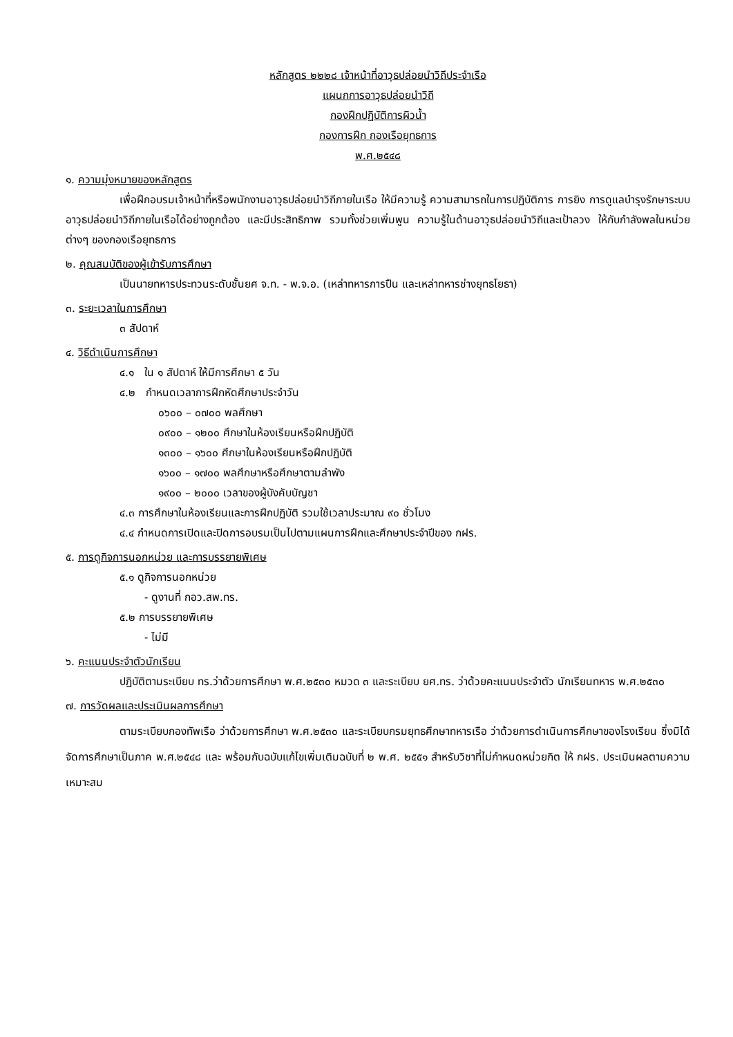หลักสูตร ๒๒๒๘ เจ้าหน้าที่อาวุธปล่อยนำวิถีประจำเรือ
แผนกการอาวุธปล่อยนำวิถี
กองฝึกปฏิบัติการผิวน้ำ
กองการฝึก กองเรือยุทธการ
พ.ศ.๒๕๔๘
๑. ความมุ่งหมายของหลักสูตร
เพื่อฝึกอบรมเจ้าหน้าที่หรือพนักงานอาวุธปล่อยนำวิถีภายในเรือ ให้มีความรู้ ความสามารถในการปฏิบัติการ การยิง การดูแลบำรุงรักษาระบบอาวุธปล่อยนำวิถีภายในเรือได้อย่างถูกต้อง และมีประสิทธิภาพ รวมทั้งช่วยเพิ่มพูน ความรู้ในด้านอาวุธปล่อยนำวิถีและเป้าลวง ให้กับกำลังพลในหน่วยต่างๆ ของกองเรือยุทธการ
๒. คุณสมบัติของผู้เข้ารับการศึกษา
เป็นนายทหารประทวนระดับชั้นยศ จ.ท. - พ.จ.อ. (เหล่าทหารการปืน และเหล่าทหารช่างยุทธโยธา)
๓. ระยะเวลาในการศึกษา
๓ สัปดาห์
๔. วิธีดำเนินการศึกษา
๔.๑ ใน ๑ สัปดาห์ ให้มีการศึกษา ๕ วัน
๔.๒ กำหนดเวลาการฝึกหัดศึกษาประจำวัน
๐๖๐๐ – ๐๗๐๐ พลศึกษา
๐๙๐๐ – ๑๒๐๐ ศึกษาในห้องเรียนหรือฝึกปฏิบัติ
๑๓๐๐ – ๑๖๐๐ ศึกษาในห้องเรียนหรือฝึกปฏิบัติ
๑๖๐๐ – ๑๗๐๐ พลศึกษาหรือศึกษาตามลำพัง
๑๙๐๐ – ๒๐๐๐ เวลาของผู้บังคับบัญชา
๔.๓ การศึกษาในห้องเรียนและการฝึกปฏิบัติ รวมใช้เวลาประมาณ ๙๐ ชั่วโมง
๔.๔ กำหนดการเปิดและปิดการอบรมเป็นไปตามแผนการฝึกและศึกษาประจำปีของ กฝร.
๕. การดูกิจการนอกหน่วย และการบรรยายพิเศษ
๕.๑ ดูกิจการนอกหน่วย
- ดูงานที่ กอว.สพ.ทร.
๕.๒ การบรรยายพิเศษ
- ไม่มี
๖. คะแนนประจำตัวนักเรียน
ปฏิบัติตามระเบียบ ทร.ว่าด้วยการศึกษา พ.ศ.๒๕๓๐ หมวด ๓ และระเบียบ ยศ.ทร. ว่าด้วยคะแนนประจำตัว นักเรียนทหาร พ.ศ.๒๕๓๐
๗. การวัดผลและประเมินผลการศึกษา
ตามระเบียบกองทัพเรือ ว่าด้วยการศึกษา พ.ศ.๒๕๓๐ และระเบียบกรมยุทธศึกษาทหารเรือ ว่าด้วยการดำเนินการศึกษาของโรงเรียน ซึ่งมิได้จัดการศึกษาเป็นภาค พ.ศ.๒๕๔๘ และ พร้อมกับฉบับแก้ไขเพิ่มเติมฉบับที่ ๒ พ.ศ. ๒๕๕๑ สำหรับวิชาที่ไม่กำหนดหน่วยกิต ให้ กฝร. ประเมินผลตามความเหมาะสม